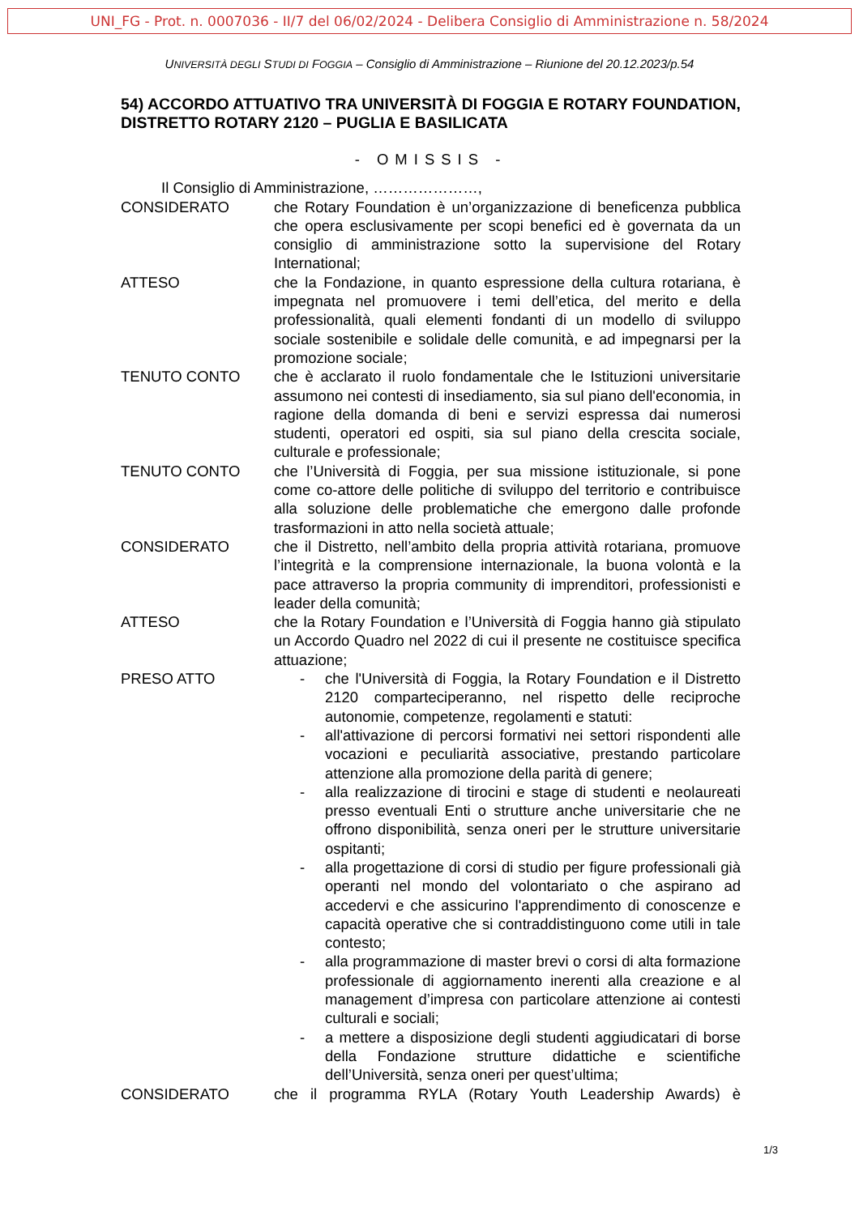UNI_FG - Prot. n. 0007036 - II/7 del 06/02/2024 - Delibera Consiglio di Amministrazione n. 58/2024
UNIVERSITÀ DEGLI STUDI DI FOGGIA – Consiglio di Amministrazione – Riunione del 20.12.2023/p.54
54) ACCORDO ATTUATIVO TRA UNIVERSITÀ DI FOGGIA E ROTARY FOUNDATION, DISTRETTO ROTARY 2120 – PUGLIA E BASILICATA
- OMISSIS -
Il Consiglio di Amministrazione, …………………,
CONSIDERATO che Rotary Foundation è un’organizzazione di beneficenza pubblica che opera esclusivamente per scopi benefici ed è governata da un consiglio di amministrazione sotto la supervisione del Rotary International;
ATTESO che la Fondazione, in quanto espressione della cultura rotariana, è impegnata nel promuovere i temi dell’etica, del merito e della professionalità, quali elementi fondanti di un modello di sviluppo sociale sostenibile e solidale delle comunità, e ad impegnarsi per la promozione sociale;
TENUTO CONTO che è acclarato il ruolo fondamentale che le Istituzioni universitarie assumono nei contesti di insediamento, sia sul piano dell'economia, in ragione della domanda di beni e servizi espressa dai numerosi studenti, operatori ed ospiti, sia sul piano della crescita sociale, culturale e professionale;
TENUTO CONTO che l’Università di Foggia, per sua missione istituzionale, si pone come co-attore delle politiche di sviluppo del territorio e contribuisce alla soluzione delle problematiche che emergono dalle profonde trasformazioni in atto nella società attuale;
CONSIDERATO che il Distretto, nell’ambito della propria attività rotariana, promuove l’integrità e la comprensione internazionale, la buona volontà e la pace attraverso la propria community di imprenditori, professionisti e leader della comunità;
ATTESO che la Rotary Foundation e l’Università di Foggia hanno già stipulato un Accordo Quadro nel 2022 di cui il presente ne costituisce specifica attuazione;
PRESO ATTO - che l'Università di Foggia, la Rotary Foundation e il Distretto 2120 comparteciperanno, nel rispetto delle reciproche autonomie, competenze, regolamenti e statuti:
- all'attivazione di percorsi formativi nei settori rispondenti alle vocazioni e peculiarità associative, prestando particolare attenzione alla promozione della parità di genere;
- alla realizzazione di tirocini e stage di studenti e neolaureati presso eventuali Enti o strutture anche universitarie che ne offrono disponibilità, senza oneri per le strutture universitarie ospitanti;
- alla progettazione di corsi di studio per figure professionali già operanti nel mondo del volontariato o che aspirano ad accedervi e che assicurino l'apprendimento di conoscenze e capacità operative che si contraddistinguono come utili in tale contesto;
- alla programmazione di master brevi o corsi di alta formazione professionale di aggiornamento inerenti alla creazione e al management d’impresa con particolare attenzione ai contesti culturali e sociali;
- a mettere a disposizione degli studenti aggiudicatari di borse della Fondazione strutture didattiche e scientifiche dell’Università, senza oneri per quest’ultima;
CONSIDERATO che il programma RYLA (Rotary Youth Leadership Awards) è
1/3